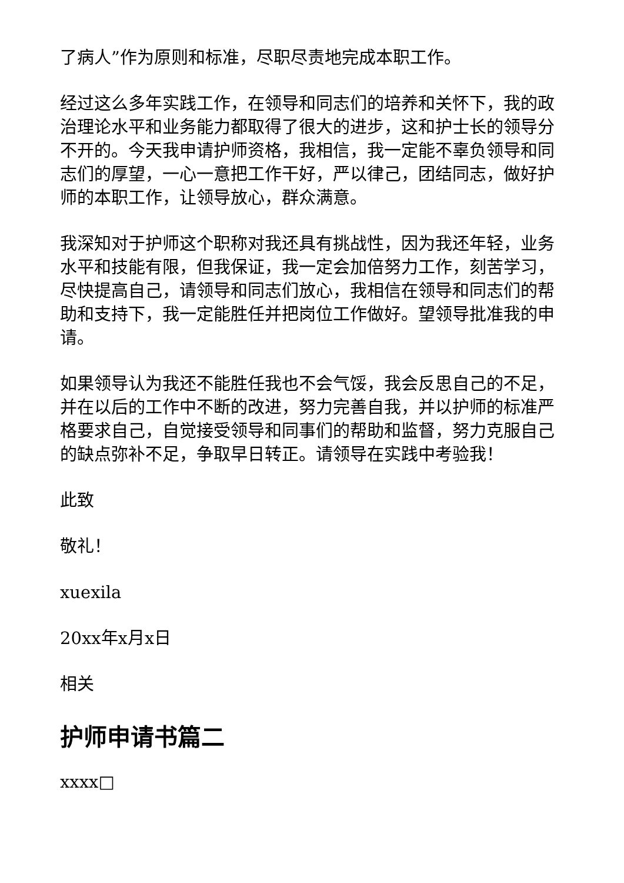了病人”作为原则和标准，尽职尽责地完成本职工作。
经过这么多年实践工作，在领导和同志们的培养和关怀下，我的政治理论水平和业务能力都取得了很大的进步，这和护士长的领导分不开的。今天我申请护师资格，我相信，我一定能不辜负领导和同志们的厚望，一心一意把工作干好，严以律己，团结同志，做好护师的本职工作，让领导放心，群众满意。
我深知对于护师这个职称对我还具有挑战性，因为我还年轻，业务水平和技能有限，但我保证，我一定会加倍努力工作，刻苦学习，尽快提高自己，请领导和同志们放心，我相信在领导和同志们的帮助和支持下，我一定能胜任并把岗位工作做好。望领导批准我的申请。
如果领导认为我还不能胜任我也不会气馁，我会反思自己的不足，并在以后的工作中不断的改进，努力完善自我，并以护师的标准严格要求自己，自觉接受领导和同事们的帮助和监督，努力克服自己的缺点弥补不足，争取早日转正。请领导在实践中考验我！
此致
敬礼！
xuexila
20xx年x月x日
相关
护师申请书篇二
xxxx□